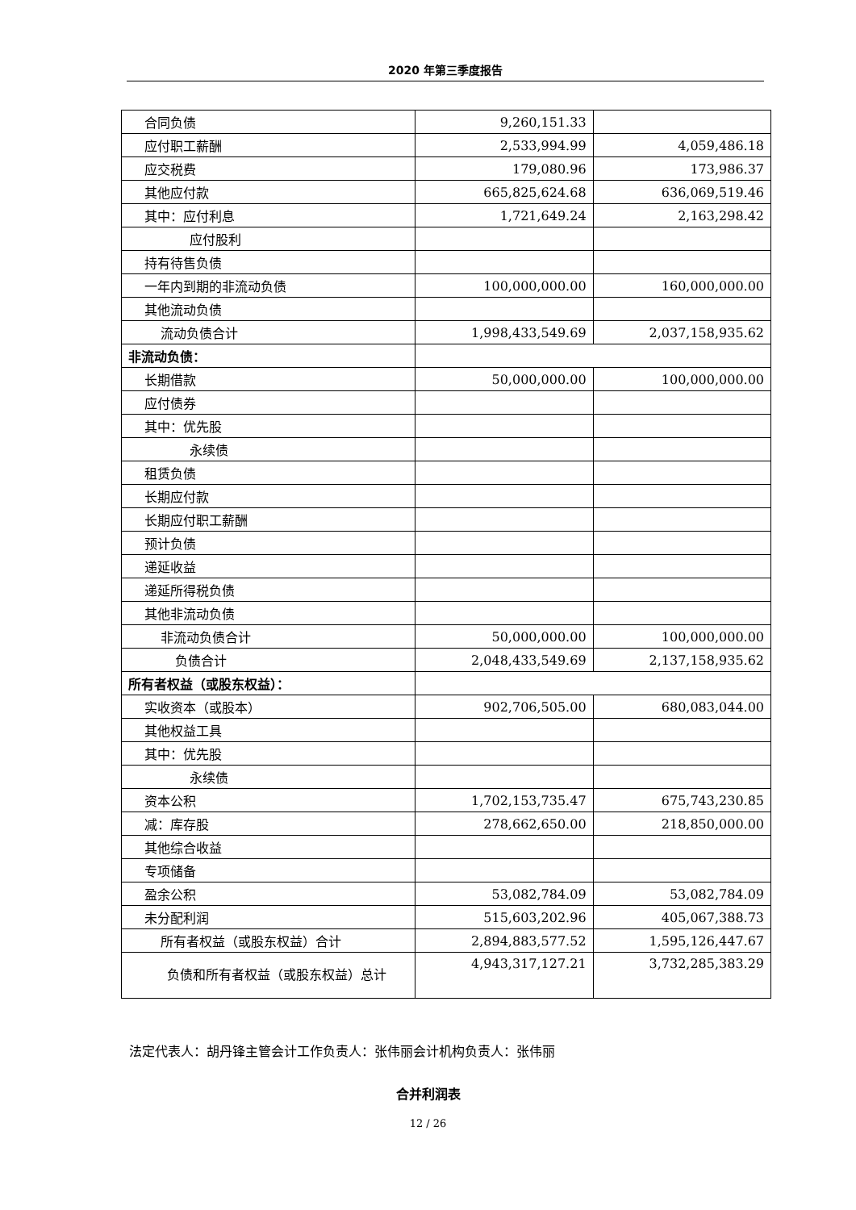2020 年第三季度报告
| 合同负债 | 9,260,151.33 | |
| 应付职工薪酬 | 2,533,994.99 | 4,059,486.18 |
| 应交税费 | 179,080.96 | 173,986.37 |
| 其他应付款 | 665,825,624.68 | 636,069,519.46 |
| 其中：应付利息 | 1,721,649.24 | 2,163,298.42 |
| 应付股利 | | |
| 持有待售负债 | | |
| 一年内到期的非流动负债 | 100,000,000.00 | 160,000,000.00 |
| 其他流动负债 | | |
| 流动负债合计 | 1,998,433,549.69 | 2,037,158,935.62 |
| 非流动负债： | | |
| 长期借款 | 50,000,000.00 | 100,000,000.00 |
| 应付债券 | | |
| 其中：优先股 | | |
| 永续债 | | |
| 租赁负债 | | |
| 长期应付款 | | |
| 长期应付职工薪酬 | | |
| 预计负债 | | |
| 递延收益 | | |
| 递延所得税负债 | | |
| 其他非流动负债 | | |
| 非流动负债合计 | 50,000,000.00 | 100,000,000.00 |
| 负债合计 | 2,048,433,549.69 | 2,137,158,935.62 |
| 所有者权益（或股东权益）： | | |
| 实收资本（或股本） | 902,706,505.00 | 680,083,044.00 |
| 其他权益工具 | | |
| 其中：优先股 | | |
| 永续债 | | |
| 资本公积 | 1,702,153,735.47 | 675,743,230.85 |
| 减：库存股 | 278,662,650.00 | 218,850,000.00 |
| 其他综合收益 | | |
| 专项储备 | | |
| 盈余公积 | 53,082,784.09 | 53,082,784.09 |
| 未分配利润 | 515,603,202.96 | 405,067,388.73 |
| 所有者权益（或股东权益）合计 | 2,894,883,577.52 | 1,595,126,447.67 |
| 负债和所有者权益（或股东权益）总计 | 4,943,317,127.21 | 3,732,285,383.29 |
法定代表人：胡丹锋主管会计工作负责人：张伟丽会计机构负责人：张伟丽
合并利润表
12 / 26